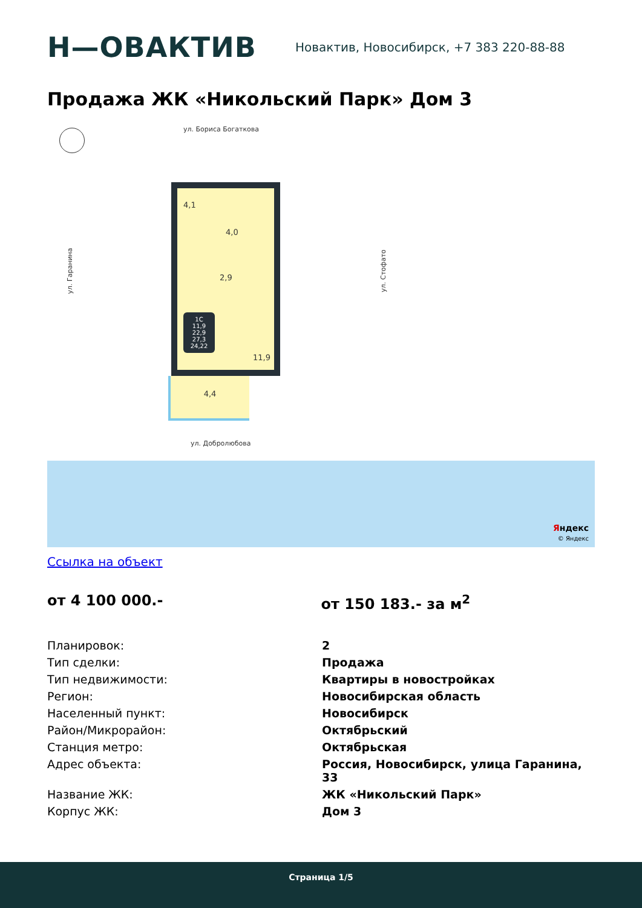H—ОВАКТИВ
Новактив, Новосибирск, +7 383 220-88-88
Продажа ЖК «Никольский Парк» Дом 3
ул. Бориса Богаткова
ул. Гаранина ул. Стофато
4,1
4,0
2,9
1С
11,9
22,9
27,3
24,22
11,9
4,4
ул. Добролюбова
Яндекс
© Яндекс
Ссылка на объект
от 4 100 000.- от 150 183.- за м<sup>2</sup>
| Планировок: | 2 |
| Тип сделки: | Продажа |
| Тип недвижимости: | Квартиры в новостройках |
| Регион: | Новосибирская область |
| Населенный пункт: | Новосибирск |
| Район/Микрорайон: | Октябрьский |
| Станция метро: | Октябрьская |
| Адрес объекта: | Россия, Новосибирск, улица Гаранина, 33 |
| Название ЖК: | ЖК «Никольский Парк» |
| Корпус ЖК: | Дом 3 |
Страница 1/5